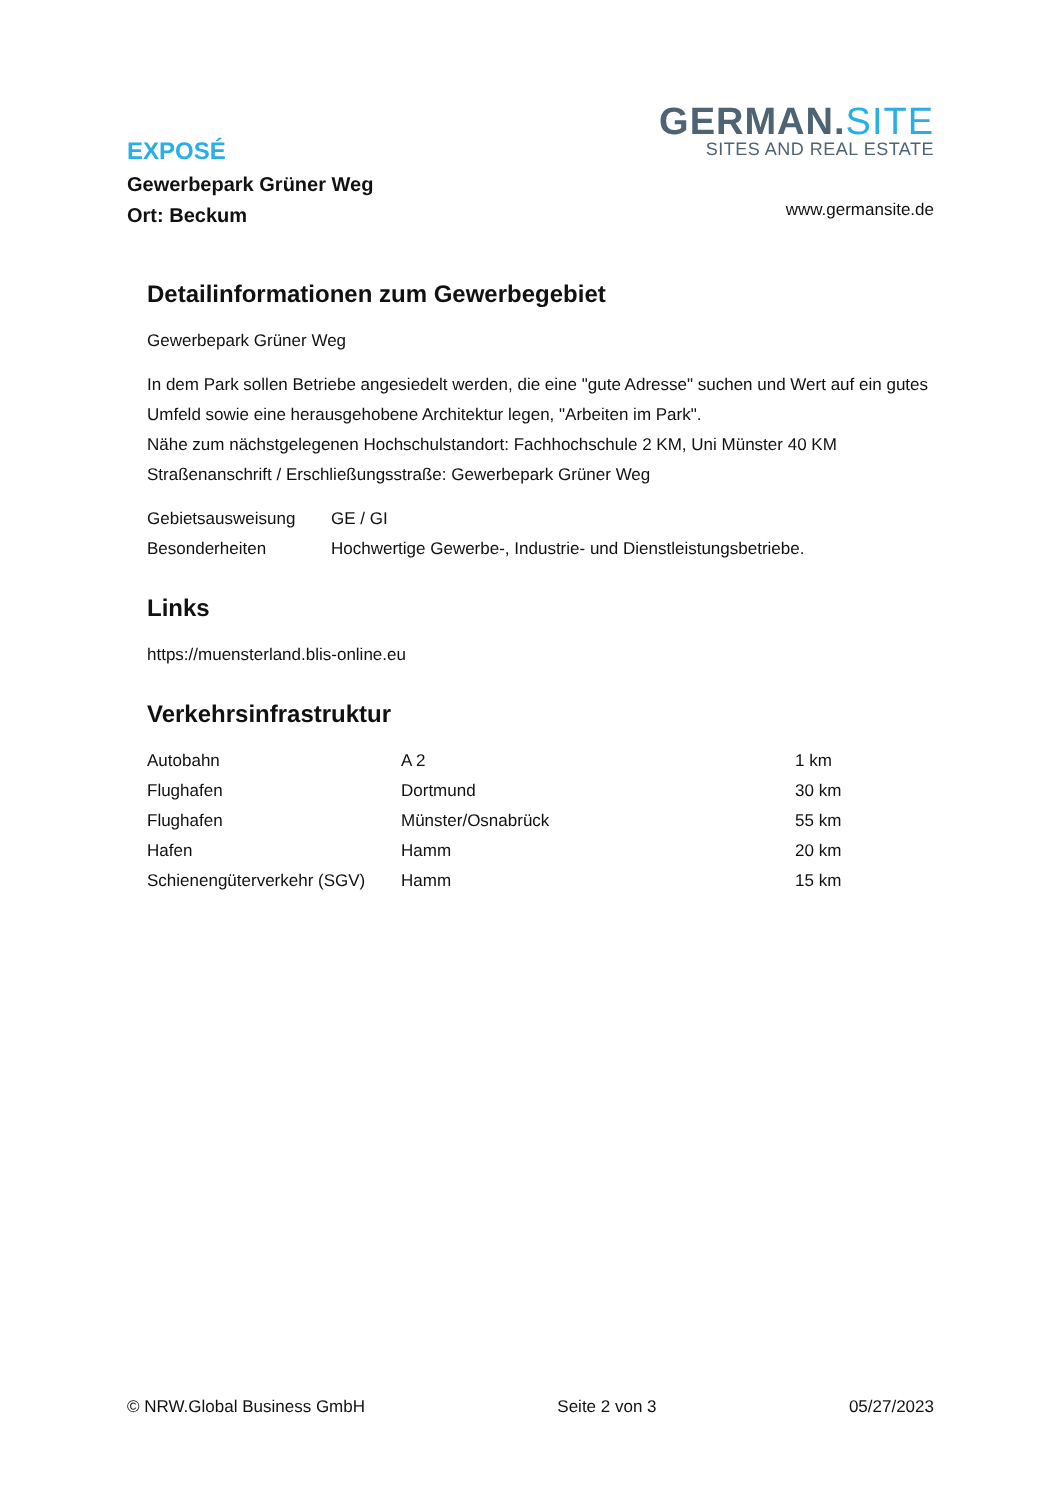EXPOSÉ
Gewerbepark Grüner Weg
Ort: Beckum
GERMAN.SITE
SITES AND REAL ESTATE
www.germansite.de
Detailinformationen zum Gewerbegebiet
Gewerbepark Grüner Weg
In dem Park sollen Betriebe angesiedelt werden, die eine "gute Adresse" suchen und Wert auf ein gutes Umfeld sowie eine herausgehobene Architektur legen, "Arbeiten im Park".
Nähe zum nächstgelegenen Hochschulstandort: Fachhochschule 2 KM, Uni Münster 40 KM
Straßenanschrift / Erschließungsstraße: Gewerbepark Grüner Weg
| Gebietsausweisung | GE / GI |
| Besonderheiten | Hochwertige Gewerbe-, Industrie- und Dienstleistungsbetriebe. |
Links
https://muensterland.blis-online.eu
Verkehrsinfrastruktur
| Autobahn | A 2 | 1 km |
| Flughafen | Dortmund | 30 km |
| Flughafen | Münster/Osnabrück | 55 km |
| Hafen | Hamm | 20 km |
| Schienengüterverkehr (SGV) | Hamm | 15 km |
© NRW.Global Business GmbH Seite 2 von 3 05/27/2023